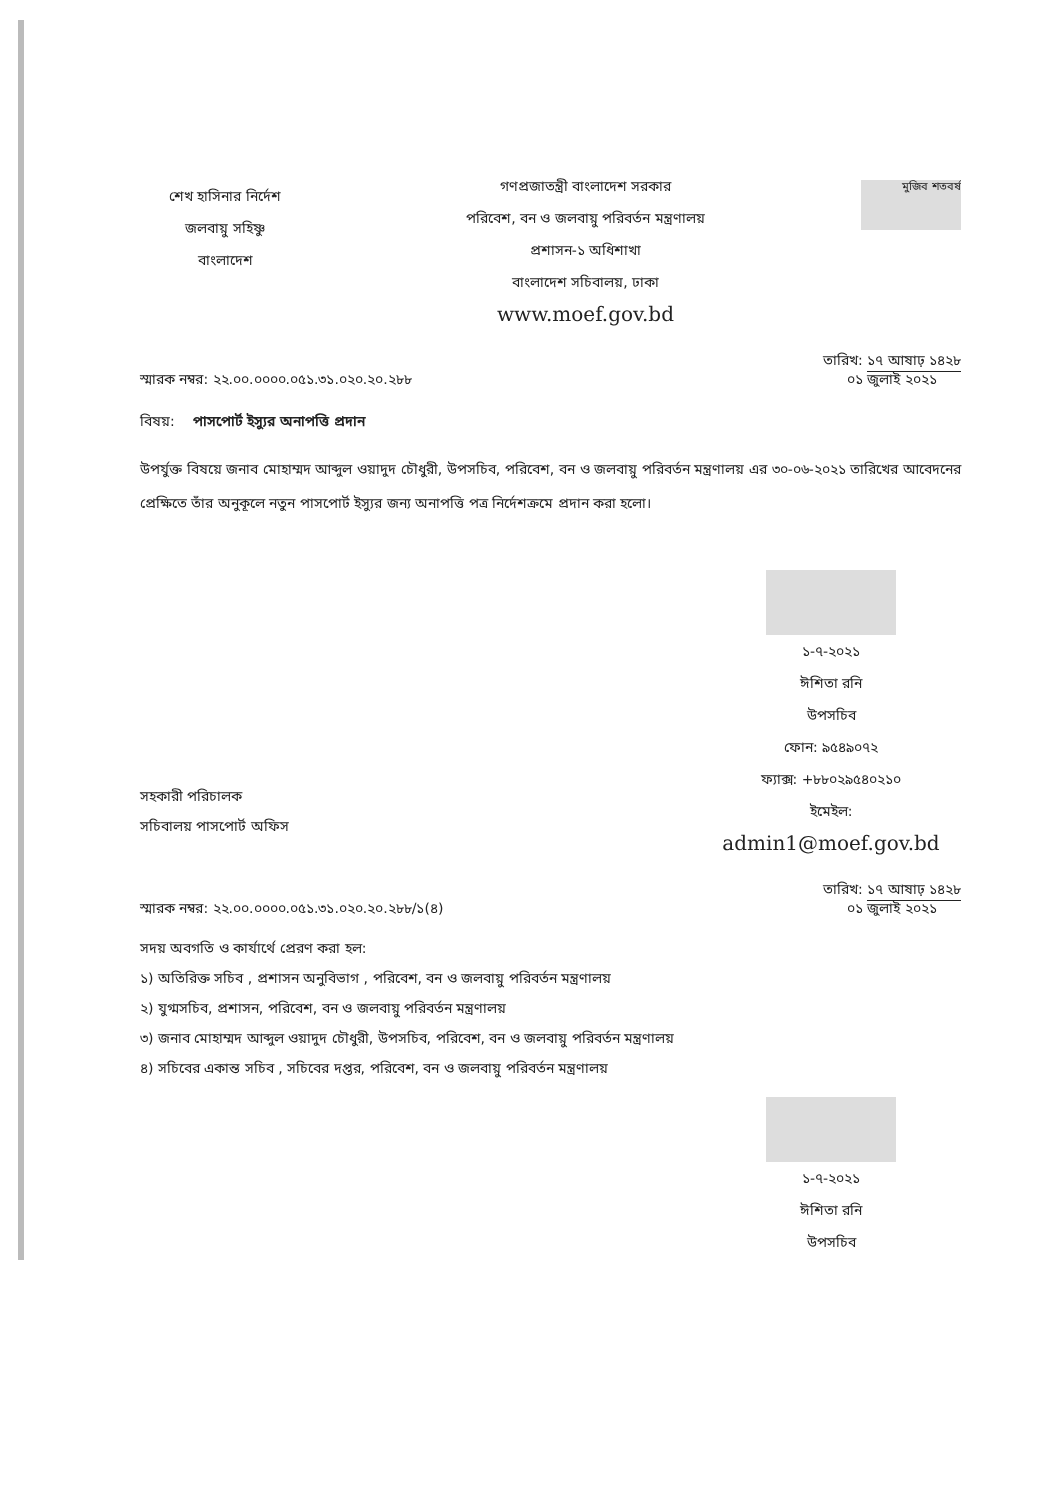শেখ হাসিনার নির্দেশ
জলবায়ু সহিষ্ণু
বাংলাদেশ
গণপ্রজাতন্ত্রী বাংলাদেশ সরকার
পরিবেশ, বন ও জলবায়ু পরিবর্তন মন্ত্রণালয়
প্রশাসন-১ অধিশাখা
বাংলাদেশ সচিবালয়, ঢাকা
www.moef.gov.bd
মুজিব শতবর্ষ
স্মারক নম্বর: ২২.০০.০০০০.০৫১.৩১.০২০.২০.২৮৮
তারিখ: ১৭ আষাঢ় ১৪২৮
০১ জুলাই ২০২১
বিষয়: পাসপোর্ট ইস্যুর অনাপত্তি প্রদান
উপর্যুক্ত বিষয়ে জনাব মোহাম্মদ আব্দুল ওয়াদুদ চৌধুরী, উপসচিব, পরিবেশ, বন ও জলবায়ু পরিবর্তন মন্ত্রণালয় এর ৩০-০৬-২০২১ তারিখের আবেদনের প্রেক্ষিতে তাঁর অনুকূলে নতুন পাসপোর্ট ইস্যুর জন্য অনাপত্তি পত্র নির্দেশক্রমে প্রদান করা হলো।
১-৭-২০২১
ঈশিতা রনি
উপসচিব
ফোন: ৯৫৪৯০৭২
ফ্যাক্স: +৮৮০২৯৫৪০২১০
ইমেইল: admin1@moef.gov.bd
সহকারী পরিচালক
সচিবালয় পাসপোর্ট অফিস
স্মারক নম্বর: ২২.০০.০০০০.০৫১.৩১.০২০.২০.২৮৮/১(৪)
তারিখ: ১৭ আষাঢ় ১৪২৮
০১ জুলাই ২০২১
সদয় অবগতি ও কার্যার্থে প্রেরণ করা হল:
১) অতিরিক্ত সচিব , প্রশাসন অনুবিভাগ , পরিবেশ, বন ও জলবায়ু পরিবর্তন মন্ত্রণালয়
২) যুগ্মসচিব, প্রশাসন, পরিবেশ, বন ও জলবায়ু পরিবর্তন মন্ত্রণালয়
৩) জনাব মোহাম্মদ আব্দুল ওয়াদুদ চৌধুরী, উপসচিব, পরিবেশ, বন ও জলবায়ু পরিবর্তন মন্ত্রণালয়
৪) সচিবের একান্ত সচিব , সচিবের দপ্তর, পরিবেশ, বন ও জলবায়ু পরিবর্তন মন্ত্রণালয়
১-৭-২০২১
ঈশিতা রনি
উপসচিব